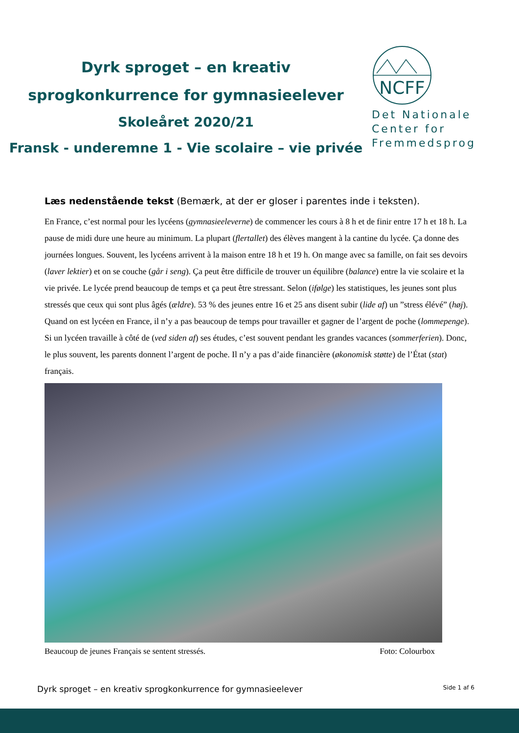Dyrk sproget – en kreativ
sprogkonkurrence for gymnasieelever
Skoleåret 2020/21
Fransk - underemne 1 - Vie scolaire – vie privée
NCFF
Det Nationale
Center for
Fremmedsprog
Læs nedenstående tekst (Bemærk, at der er gloser i parentes inde i teksten).
En France, c’est normal pour les lycéens (gymnasieeleverne) de commencer les cours à 8 h et de finir entre 17 h et 18 h. La pause de midi dure une heure au minimum. La plupart (flertallet) des élèves mangent à la cantine du lycée. Ça donne des journées longues. Souvent, les lycéens arrivent à la maison entre 18 h et 19 h. On mange avec sa famille, on fait ses devoirs (laver lektier) et on se couche (går i seng). Ça peut être difficile de trouver un équilibre (balance) entre la vie scolaire et la vie privée. Le lycée prend beaucoup de temps et ça peut être stressant. Selon (ifølge) les statistiques, les jeunes sont plus stressés que ceux qui sont plus âgés (ældre). 53 % des jeunes entre 16 et 25 ans disent subir (lide af) un ”stress élévé” (høj). Quand on est lycéen en France, il n’y a pas beaucoup de temps pour travailler et gagner de l’argent de poche (lommepenge). Si un lycéen travaille à côté de (ved siden af) ses études, c’est souvent pendant les grandes vacances (sommerferien). Donc, le plus souvent, les parents donnent l’argent de poche. Il n’y a pas d’aide financière (økonomisk støtte) de l’État (stat) français.
Beaucoup de jeunes Français se sentent stressés. Foto: Colourbox
Dyrk sproget – en kreativ sprogkonkurrence for gymnasieelever Side 1 af 6